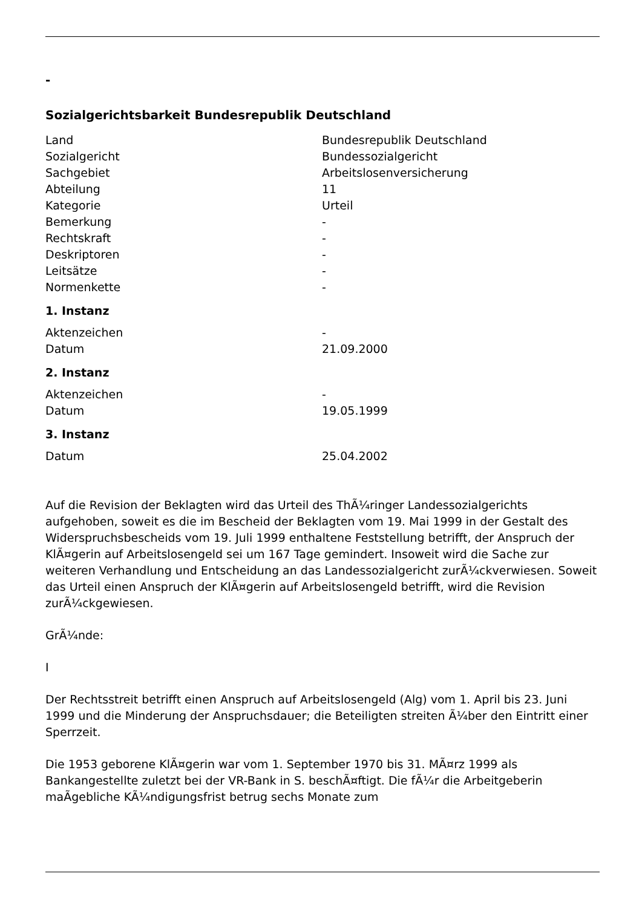-
Sozialgerichtsbarkeit Bundesrepublik Deutschland
| Land | Bundesrepublik Deutschland |
| Sozialgericht | Bundessozialgericht |
| Sachgebiet | Arbeitslosenversicherung |
| Abteilung | 11 |
| Kategorie | Urteil |
| Bemerkung | - |
| Rechtskraft | - |
| Deskriptoren | - |
| Leitsätze | - |
| Normenkette | - |
1. Instanz
| Aktenzeichen | - |
| Datum | 21.09.2000 |
2. Instanz
| Aktenzeichen | - |
| Datum | 19.05.1999 |
3. Instanz
| Datum | 25.04.2002 |
Auf die Revision der Beklagten wird das Urteil des ThÃ¼ringer Landessozialgerichts aufgehoben, soweit es die im Bescheid der Beklagten vom 19. Mai 1999 in der Gestalt des Widerspruchsbescheids vom 19. Juli 1999 enthaltene Feststellung betrifft, der Anspruch der KlÃ¤gerin auf Arbeitslosengeld sei um 167 Tage gemindert. Insoweit wird die Sache zur weiteren Verhandlung und Entscheidung an das Landessozialgericht zurÃ¼ckverwiesen. Soweit das Urteil einen Anspruch der KlÃ¤gerin auf Arbeitslosengeld betrifft, wird die Revision zurÃ¼ckgewiesen.
GrÃ¼nde:
I
Der Rechtsstreit betrifft einen Anspruch auf Arbeitslosengeld (Alg) vom 1. April bis 23. Juni 1999 und die Minderung der Anspruchsdauer; die Beteiligten streiten Ã¼ber den Eintritt einer Sperrzeit.
Die 1953 geborene KlÃ¤gerin war vom 1. September 1970 bis 31. MÃ¤rz 1999 als Bankangestellte zuletzt bei der VR-Bank in S. beschÃ¤ftigt. Die fÃ¼r die Arbeitgeberin maÃgebliche KÃ¼ndigungsfrist betrug sechs Monate zum